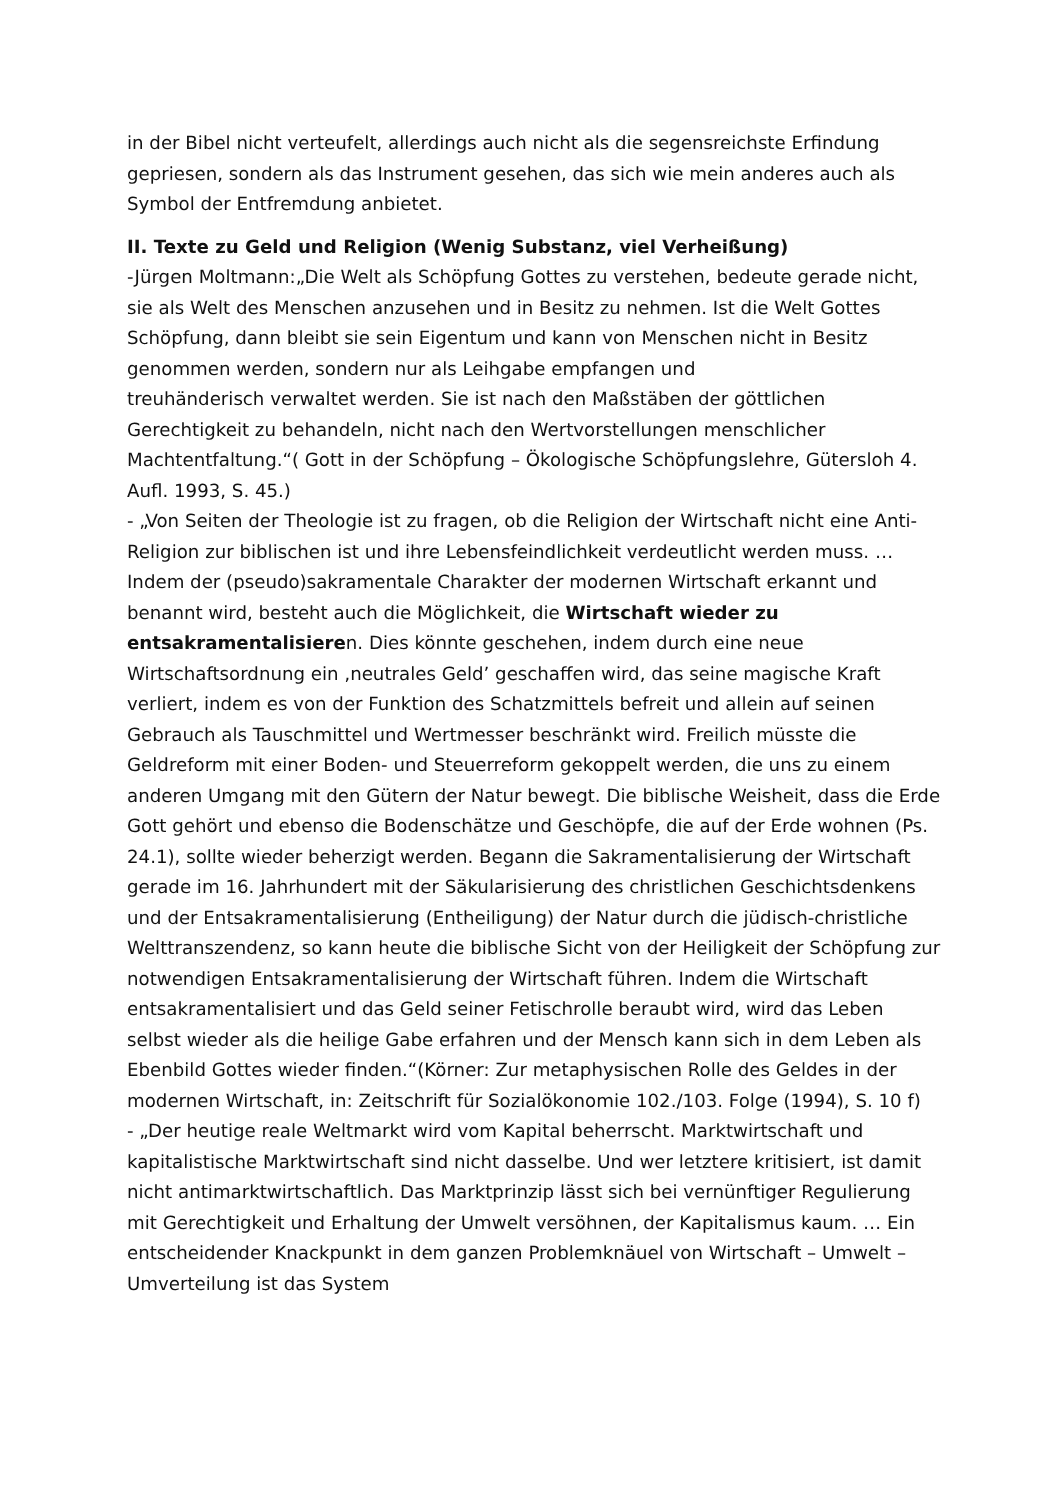in der Bibel nicht verteufelt, allerdings auch nicht als die segensreichste Erfindung gepriesen, sondern als das Instrument gesehen, das sich wie mein anderes auch als Symbol der Entfremdung anbietet.
II. Texte zu Geld und Religion (Wenig Substanz, viel Verheißung)
-Jürgen Moltmann:„Die Welt als Schöpfung Gottes zu verstehen, bedeute gerade nicht, sie als Welt des Menschen anzusehen und in Besitz zu nehmen. Ist die Welt Gottes Schöpfung, dann bleibt sie sein Eigentum und kann von Menschen nicht in Besitz genommen werden, sondern nur als Leihgabe empfangen und
treuhänderisch verwaltet werden. Sie ist nach den Maßstäben der göttlichen Gerechtigkeit zu behandeln, nicht nach den Wertvorstellungen menschlicher Machtentfaltung.“( Gott in der Schöpfung – Ökologische Schöpfungslehre, Gütersloh 4. Aufl. 1993, S. 45.)
- „Von Seiten der Theologie ist zu fragen, ob die Religion der Wirtschaft nicht eine Anti-Religion zur biblischen ist und ihre Lebensfeindlichkeit verdeutlicht werden muss. … Indem der (pseudo)sakramentale Charakter der modernen Wirtschaft erkannt und benannt wird, besteht auch die Möglichkeit, die Wirtschaft wieder zu entsakramentalisieren. Dies könnte geschehen, indem durch eine neue Wirtschaftsordnung ein ‚neutrales Geld’ geschaffen wird, das seine magische Kraft verliert, indem es von der Funktion des Schatzmittels befreit und allein auf seinen Gebrauch als Tauschmittel und Wertmesser beschränkt wird. Freilich müsste die Geldreform mit einer Boden- und Steuerreform gekoppelt werden, die uns zu einem anderen Umgang mit den Gütern der Natur bewegt. Die biblische Weisheit, dass die Erde Gott gehört und ebenso die Bodenschätze und Geschöpfe, die auf der Erde wohnen (Ps. 24.1), sollte wieder beherzigt werden. Begann die Sakramentalisierung der Wirtschaft gerade im 16. Jahrhundert mit der Säkularisierung des christlichen Geschichtsdenkens und der Entsakramentalisierung (Entheiligung) der Natur durch die jüdisch-christliche Welttranszendenz, so kann heute die biblische Sicht von der Heiligkeit der Schöpfung zur notwendigen Entsakramentalisierung der Wirtschaft führen. Indem die Wirtschaft entsakramentalisiert und das Geld seiner Fetischrolle beraubt wird, wird das Leben selbst wieder als die heilige Gabe erfahren und der Mensch kann sich in dem Leben als Ebenbild Gottes wieder finden.“(Körner: Zur metaphysischen Rolle des Geldes in der modernen Wirtschaft, in: Zeitschrift für Sozialökonomie 102./103. Folge (1994), S. 10 f)
- „Der heutige reale Weltmarkt wird vom Kapital beherrscht. Marktwirtschaft und kapitalistische Marktwirtschaft sind nicht dasselbe. Und wer letztere kritisiert, ist damit nicht antimarktwirtschaftlich. Das Marktprinzip lässt sich bei vernünftiger Regulierung mit Gerechtigkeit und Erhaltung der Umwelt versöhnen, der Kapitalismus kaum. … Ein entscheidender Knackpunkt in dem ganzen Problemknäuel von Wirtschaft – Umwelt – Umverteilung ist das System